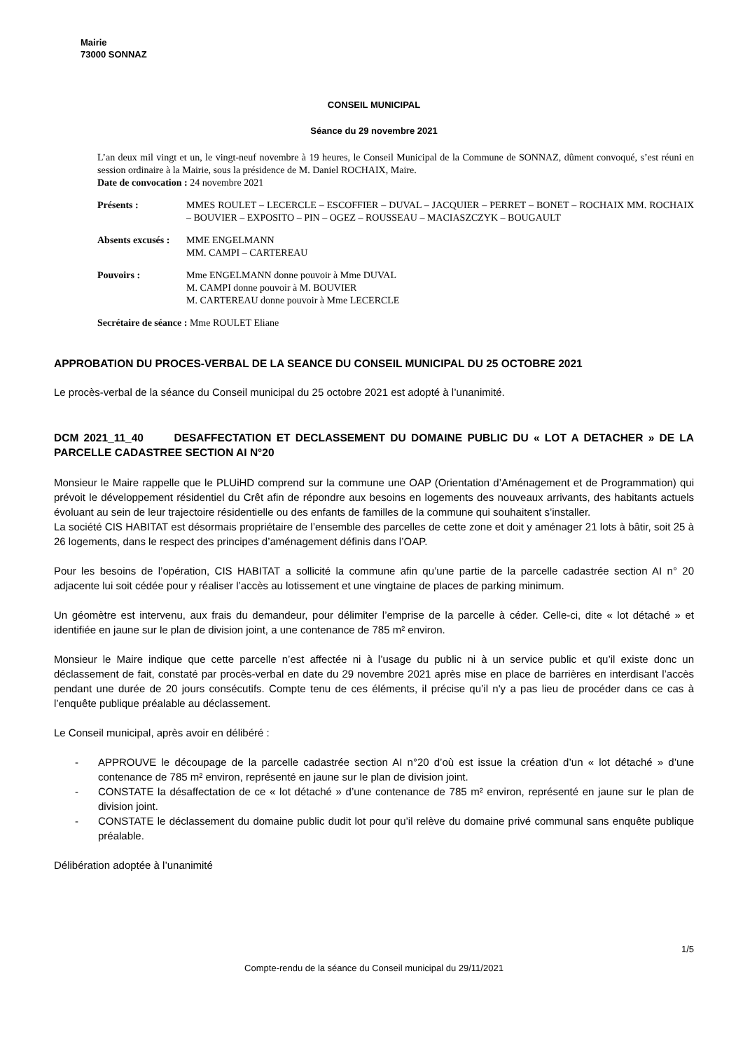Mairie
73000 SONNAZ
CONSEIL MUNICIPAL
Séance du 29 novembre 2021
L’an deux mil vingt et un, le vingt-neuf novembre à 19 heures, le Conseil Municipal de la Commune de SONNAZ, dûment convoqué, s’est réuni en session ordinaire à la Mairie, sous la présidence de M. Daniel ROCHAIX, Maire.
Date de convocation : 24 novembre 2021
Présents : MMES ROULET – LECERCLE – ESCOFFIER – DUVAL – JACQUIER – PERRET – BONET – ROCHAIX MM. ROCHAIX – BOUVIER – EXPOSITO – PIN – OGEZ – ROUSSEAU – MACIASZCZYK – BOUGAULT
Absents excusés :
MME ENGELMANN
MM. CAMPI – CARTEREAU
Pouvoirs : Mme ENGELMANN donne pouvoir à Mme DUVAL
M. CAMPI donne pouvoir à M. BOUVIER
M. CARTEREAU donne pouvoir à Mme LECERCLE
Secrétaire de séance : Mme ROULET Eliane
APPROBATION DU PROCES-VERBAL DE LA SEANCE DU CONSEIL MUNICIPAL DU 25 OCTOBRE 2021
Le procès-verbal de la séance du Conseil municipal du 25 octobre 2021 est adopté à l’unanimité.
DCM 2021_11_40 DESAFFECTATION ET DECLASSEMENT DU DOMAINE PUBLIC DU « LOT A DETACHER » DE LA PARCELLE CADASTREE SECTION AI N°20
Monsieur le Maire rappelle que le PLUiHD comprend sur la commune une OAP (Orientation d’Aménagement et de Programmation) qui prévoit le développement résidentiel du Crêt afin de répondre aux besoins en logements des nouveaux arrivants, des habitants actuels évoluant au sein de leur trajectoire résidentielle ou des enfants de familles de la commune qui souhaitent s’installer.
La société CIS HABITAT est désormais propriétaire de l’ensemble des parcelles de cette zone et doit y aménager 21 lots à bâtir, soit 25 à 26 logements, dans le respect des principes d’aménagement définis dans l’OAP.
Pour les besoins de l’opération, CIS HABITAT a sollicité la commune afin qu’une partie de la parcelle cadastrée section AI n° 20 adjacente lui soit cédée pour y réaliser l’accès au lotissement et une vingtaine de places de parking minimum.
Un géomètre est intervenu, aux frais du demandeur, pour délimiter l’emprise de la parcelle à céder. Celle-ci, dite « lot détaché » et identifiée en jaune sur le plan de division joint, a une contenance de 785 m² environ.
Monsieur le Maire indique que cette parcelle n’est affectée ni à l’usage du public ni à un service public et qu’il existe donc un déclassement de fait, constaté par procès-verbal en date du 29 novembre 2021 après mise en place de barrières en interdisant l’accès pendant une durée de 20 jours consécutifs. Compte tenu de ces éléments, il précise qu’il n'y a pas lieu de procéder dans ce cas à l’enquête publique préalable au déclassement.
Le Conseil municipal, après avoir en délibéré :
- APPROUVE le découpage de la parcelle cadastrée section AI n°20 d’où est issue la création d’un « lot détaché » d’une contenance de 785 m² environ, représenté en jaune sur le plan de division joint.
- CONSTATE la désaffectation de ce « lot détaché » d’une contenance de 785 m² environ, représenté en jaune sur le plan de division joint.
- CONSTATE le déclassement du domaine public dudit lot pour qu’il relève du domaine privé communal sans enquête publique préalable.
Délibération adoptée à l’unanimité
1/5
Compte-rendu de la séance du Conseil municipal du 29/11/2021